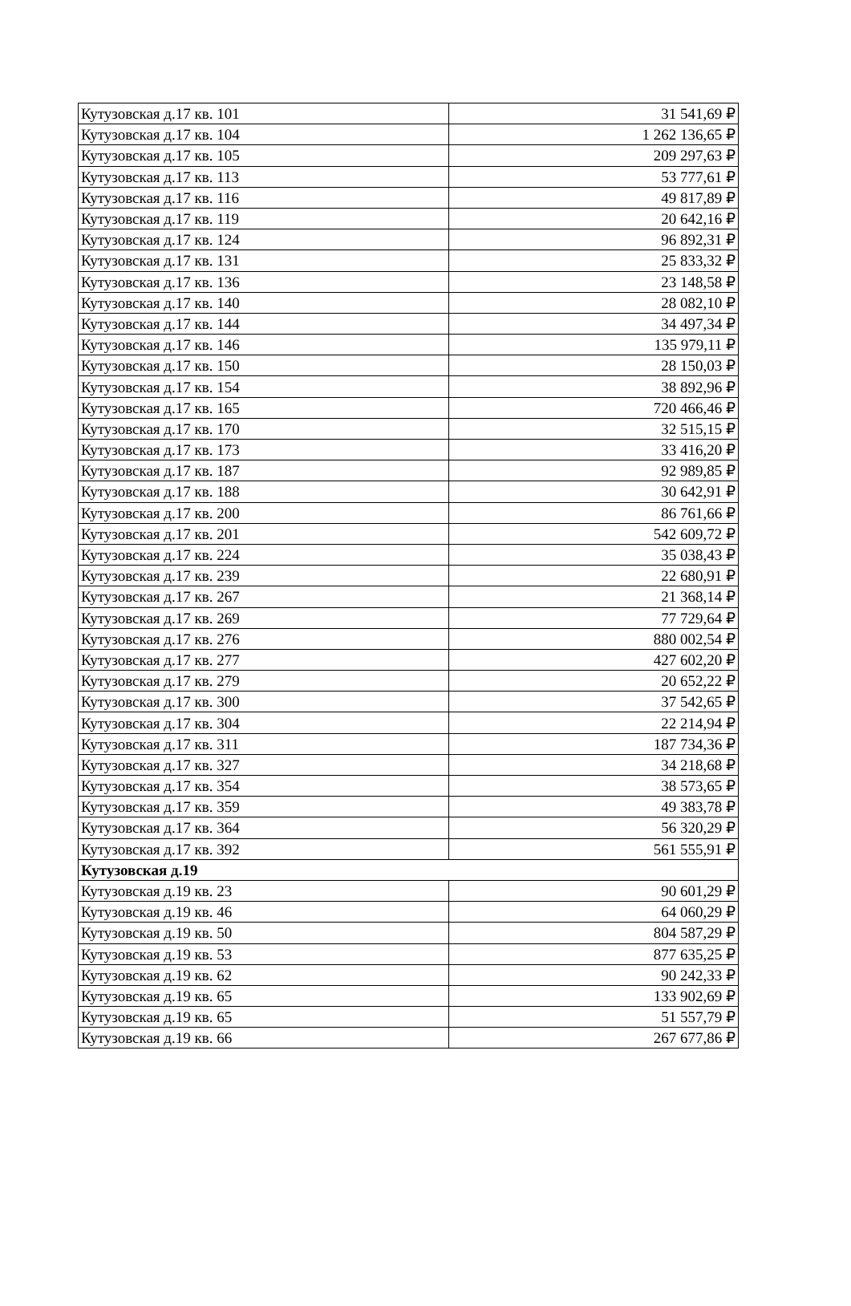| Кутузовская д.17 кв. 101 | 31 541,69 ₽ |
| Кутузовская д.17 кв. 104 | 1 262 136,65 ₽ |
| Кутузовская д.17 кв. 105 | 209 297,63 ₽ |
| Кутузовская д.17 кв. 113 | 53 777,61 ₽ |
| Кутузовская д.17 кв. 116 | 49 817,89 ₽ |
| Кутузовская д.17 кв. 119 | 20 642,16 ₽ |
| Кутузовская д.17 кв. 124 | 96 892,31 ₽ |
| Кутузовская д.17 кв. 131 | 25 833,32 ₽ |
| Кутузовская д.17 кв. 136 | 23 148,58 ₽ |
| Кутузовская д.17 кв. 140 | 28 082,10 ₽ |
| Кутузовская д.17 кв. 144 | 34 497,34 ₽ |
| Кутузовская д.17 кв. 146 | 135 979,11 ₽ |
| Кутузовская д.17 кв. 150 | 28 150,03 ₽ |
| Кутузовская д.17 кв. 154 | 38 892,96 ₽ |
| Кутузовская д.17 кв. 165 | 720 466,46 ₽ |
| Кутузовская д.17 кв. 170 | 32 515,15 ₽ |
| Кутузовская д.17 кв. 173 | 33 416,20 ₽ |
| Кутузовская д.17 кв. 187 | 92 989,85 ₽ |
| Кутузовская д.17 кв. 188 | 30 642,91 ₽ |
| Кутузовская д.17 кв. 200 | 86 761,66 ₽ |
| Кутузовская д.17 кв. 201 | 542 609,72 ₽ |
| Кутузовская д.17 кв. 224 | 35 038,43 ₽ |
| Кутузовская д.17 кв. 239 | 22 680,91 ₽ |
| Кутузовская д.17 кв. 267 | 21 368,14 ₽ |
| Кутузовская д.17 кв. 269 | 77 729,64 ₽ |
| Кутузовская д.17 кв. 276 | 880 002,54 ₽ |
| Кутузовская д.17 кв. 277 | 427 602,20 ₽ |
| Кутузовская д.17 кв. 279 | 20 652,22 ₽ |
| Кутузовская д.17 кв. 300 | 37 542,65 ₽ |
| Кутузовская д.17 кв. 304 | 22 214,94 ₽ |
| Кутузовская д.17 кв. 311 | 187 734,36 ₽ |
| Кутузовская д.17 кв. 327 | 34 218,68 ₽ |
| Кутузовская д.17 кв. 354 | 38 573,65 ₽ |
| Кутузовская д.17 кв. 359 | 49 383,78 ₽ |
| Кутузовская д.17 кв. 364 | 56 320,29 ₽ |
| Кутузовская д.17 кв. 392 | 561 555,91 ₽ |
| Кутузовская д.19 | |
| Кутузовская д.19 кв. 23 | 90 601,29 ₽ |
| Кутузовская д.19 кв. 46 | 64 060,29 ₽ |
| Кутузовская д.19 кв. 50 | 804 587,29 ₽ |
| Кутузовская д.19 кв. 53 | 877 635,25 ₽ |
| Кутузовская д.19 кв. 62 | 90 242,33 ₽ |
| Кутузовская д.19 кв. 65 | 133 902,69 ₽ |
| Кутузовская д.19 кв. 65 | 51 557,79 ₽ |
| Кутузовская д.19 кв. 66 | 267 677,86 ₽ |